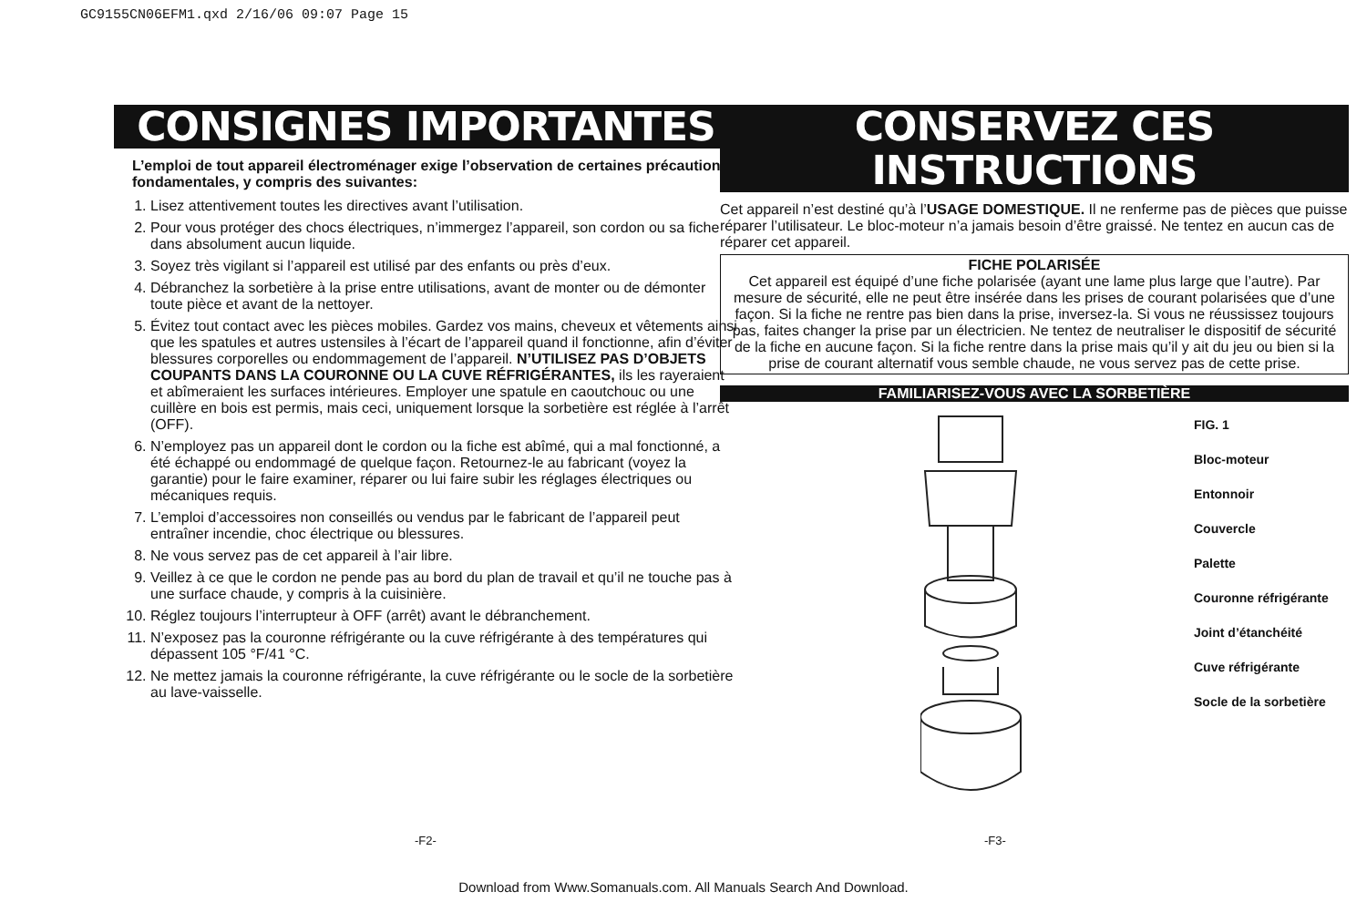GC9155CN06EFM1.qxd 2/16/06 09:07 Page 15
CONSIGNES IMPORTANTES
L’emploi de tout appareil électroménager exige l’observation de certaines précautions fondamentales, y compris des suivantes:
1. Lisez attentivement toutes les directives avant l’utilisation.
2. Pour vous protéger des chocs électriques, n’immergez l’appareil, son cordon ou sa fiche dans absolument aucun liquide.
3. Soyez très vigilant si l’appareil est utilisé par des enfants ou près d’eux.
4. Débranchez la sorbetière à la prise entre utilisations, avant de monter ou de démonter toute pièce et avant de la nettoyer.
5. Évitez tout contact avec les pièces mobiles. Gardez vos mains, cheveux et vêtements ainsi que les spatules et autres ustensiles à l’écart de l’appareil quand il fonctionne, afin d’éviter blessures corporelles ou endommagement de l’appareil. N’UTILISEZ PAS D’OBJETS COUPANTS DANS LA COURONNE OU LA CUVE RÉFRIGÉRANTES, ils les rayeraient et abîmeraient les surfaces intérieures. Employer une spatule en caoutchouc ou une cuillère en bois est permis, mais ceci, uniquement lorsque la sorbetière est réglée à l’arrêt (OFF).
6. N’employez pas un appareil dont le cordon ou la fiche est abîmé, qui a mal fonctionné, a été échappé ou endommagé de quelque façon. Retournez-le au fabricant (voyez la garantie) pour le faire examiner, réparer ou lui faire subir les réglages électriques ou mécaniques requis.
7. L’emploi d’accessoires non conseillés ou vendus par le fabricant de l’appareil peut entraîner incendie, choc électrique ou blessures.
8. Ne vous servez pas de cet appareil à l’air libre.
9. Veillez à ce que le cordon ne pende pas au bord du plan de travail et qu’il ne touche pas à une surface chaude, y compris à la cuisinière.
10. Réglez toujours l’interrupteur à OFF (arrêt) avant le débranchement.
11. N’exposez pas la couronne réfrigérante ou la cuve réfrigérante à des températures qui dépassent 105 °F/41 °C.
12. Ne mettez jamais la couronne réfrigérante, la cuve réfrigérante ou le socle de la sorbetière au lave-vaisselle.
CONSERVEZ CES INSTRUCTIONS
Cet appareil n’est destiné qu’à l’USAGE DOMESTIQUE. Il ne renferme pas de pièces que puisse réparer l’utilisateur. Le bloc-moteur n’a jamais besoin d’être graissé. Ne tentez en aucun cas de réparer cet appareil.
FICHE POLARISÉE
Cet appareil est équipé d’une fiche polarisée (ayant une lame plus large que l’autre). Par mesure de sécurité, elle ne peut être insérée dans les prises de courant polarisées que d’une façon. Si la fiche ne rentre pas bien dans la prise, inversez-la. Si vous ne réussissez toujours pas, faites changer la prise par un électricien. Ne tentez de neutraliser le dispositif de sécurité de la fiche en aucune façon. Si la fiche rentre dans la prise mais qu’il y ait du jeu ou bien si la prise de courant alternatif vous semble chaude, ne vous servez pas de cette prise.
FAMILIARISEZ-VOUS AVEC LA SORBETIÈRE
FIG. 1
Bloc-moteur
Entonnoir
Couvercle
Palette
Couronne réfrigérante
Joint d’étanchéité
Cuve réfrigérante
Socle de la sorbetière
-F2- -F3-
Download from Www.Somanuals.com. All Manuals Search And Download.